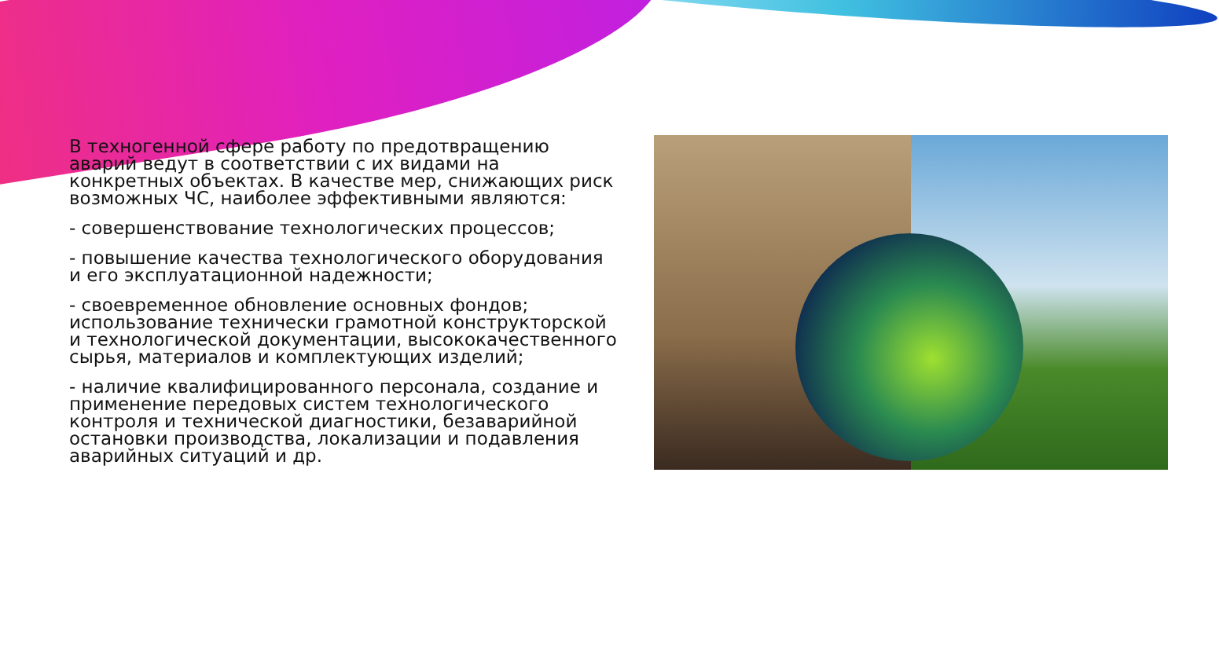В техногенной сфере работу по предотвращению аварий ведут в соответствии с их видами на конкретных объектах. В качестве мер, снижающих риск возможных ЧС, наиболее эффективными являются:
- совершенствование технологических процессов;
- повышение качества технологического оборудования и его эксплуатационной надежности;
- своевременное обновление основных фондов; использование технически грамотной конструкторской и технологической документации, высококачественного сырья, материалов и комплектующих изделий;
- наличие квалифицированного персонала, создание и применение передовых систем технологического контроля и технической диагностики, безаварийной остановки производства, локализации и подавления аварийных ситуаций и др.